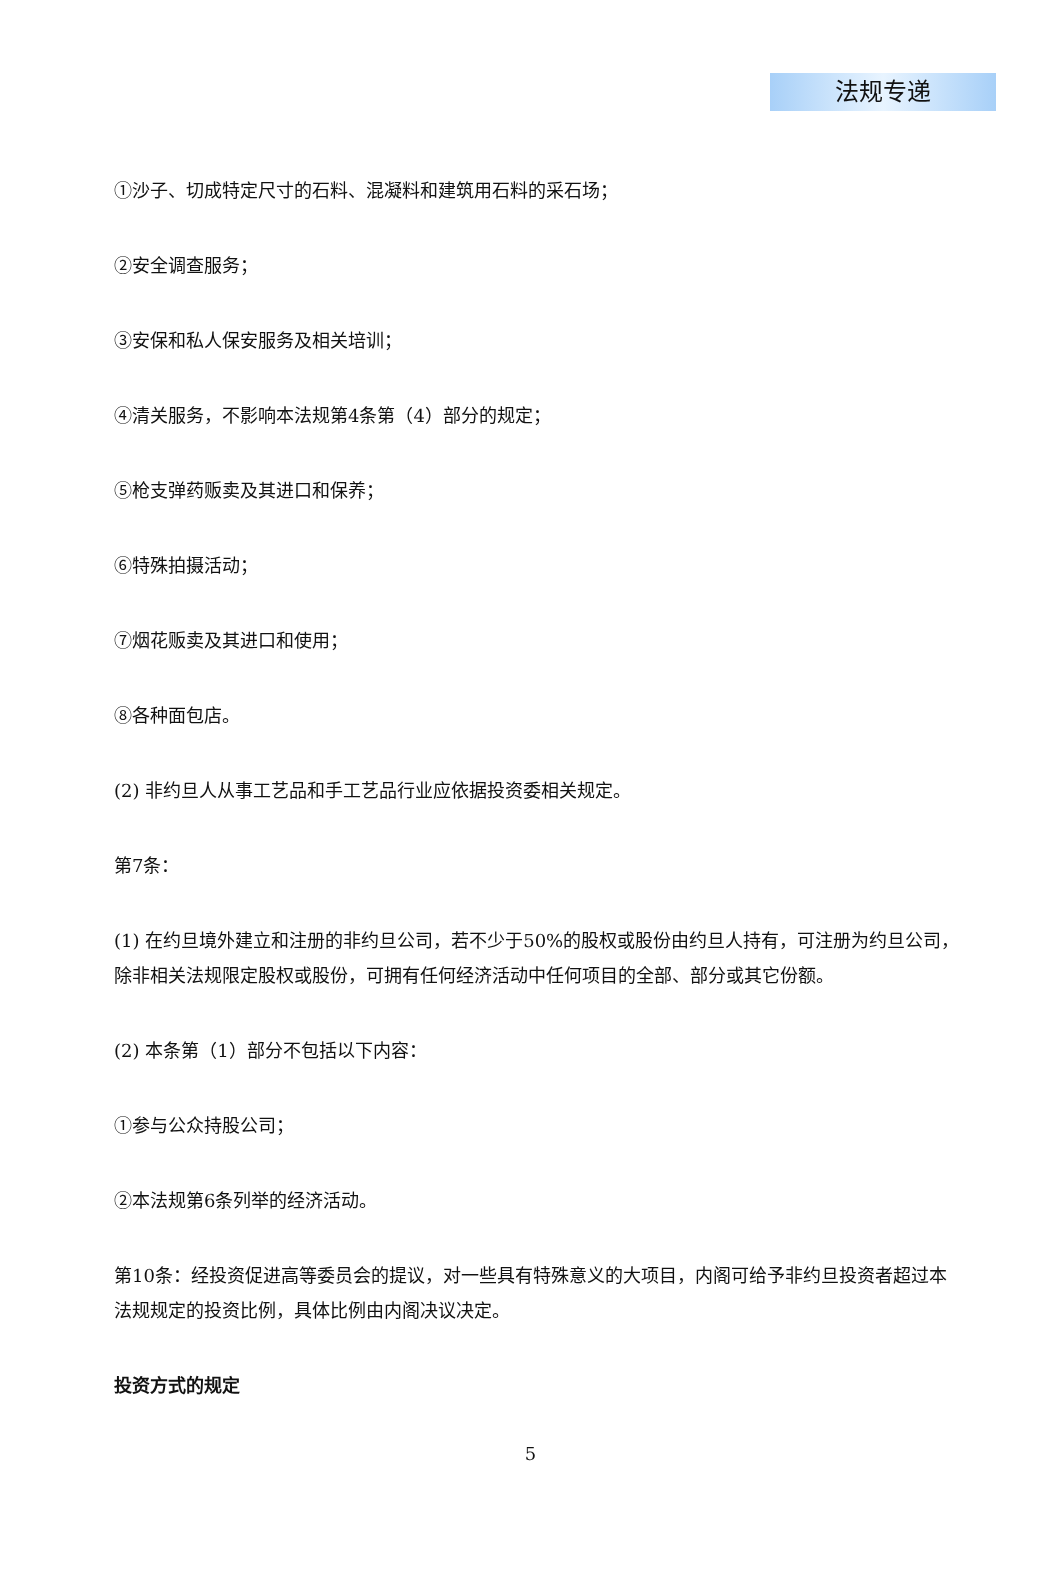法规专递
①沙子、切成特定尺寸的石料、混凝料和建筑用石料的采石场；
②安全调查服务；
③安保和私人保安服务及相关培训；
④清关服务，不影响本法规第4条第（4）部分的规定；
⑤枪支弹药贩卖及其进口和保养；
⑥特殊拍摄活动；
⑦烟花贩卖及其进口和使用；
⑧各种面包店。
(2) 非约旦人从事工艺品和手工艺品行业应依据投资委相关规定。
第7条：
(1) 在约旦境外建立和注册的非约旦公司，若不少于50%的股权或股份由约旦人持有，可注册为约旦公司，除非相关法规限定股权或股份，可拥有任何经济活动中任何项目的全部、部分或其它份额。
(2) 本条第（1）部分不包括以下内容：
①参与公众持股公司；
②本法规第6条列举的经济活动。
第10条：经投资促进高等委员会的提议，对一些具有特殊意义的大项目，内阁可给予非约旦投资者超过本法规规定的投资比例，具体比例由内阁决议决定。
投资方式的规定
5